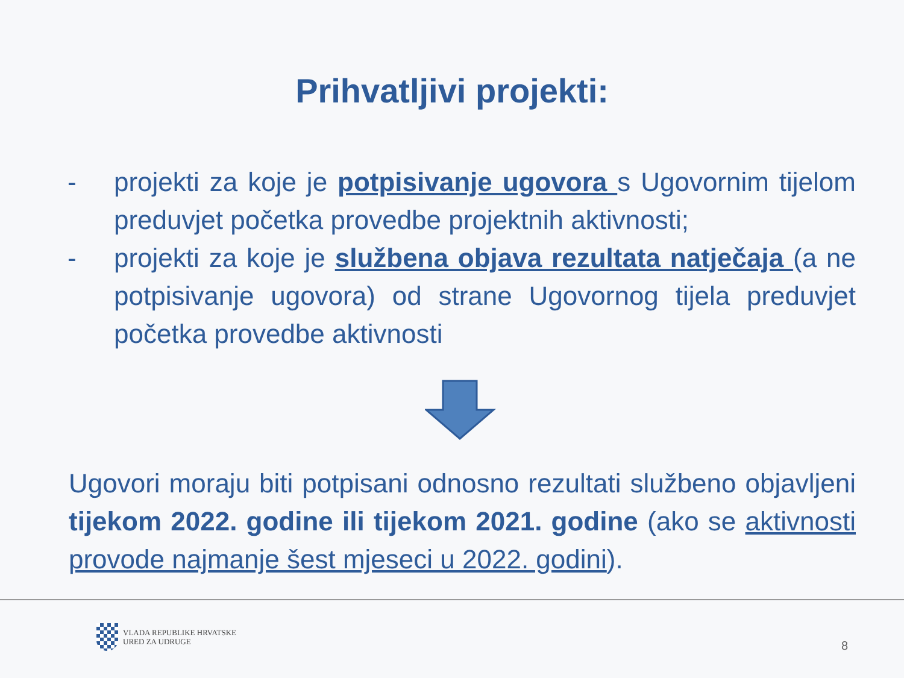Prihvatljivi projekti:
- projekti za koje je potpisivanje ugovora s Ugovornim tijelom preduvjet početka provedbe projektnih aktivnosti;
- projekti za koje je službena objava rezultata natječaja (a ne potpisivanje ugovora) od strane Ugovornog tijela preduvjet početka provedbe aktivnosti
Ugovori moraju biti potpisani odnosno rezultati službeno objavljeni tijekom 2022. godine ili tijekom 2021. godine (ako se aktivnosti provode najmanje šest mjeseci u 2022. godini).
VLADA REPUBLIKE HRVATSKE
URED ZA UDRUGE
8